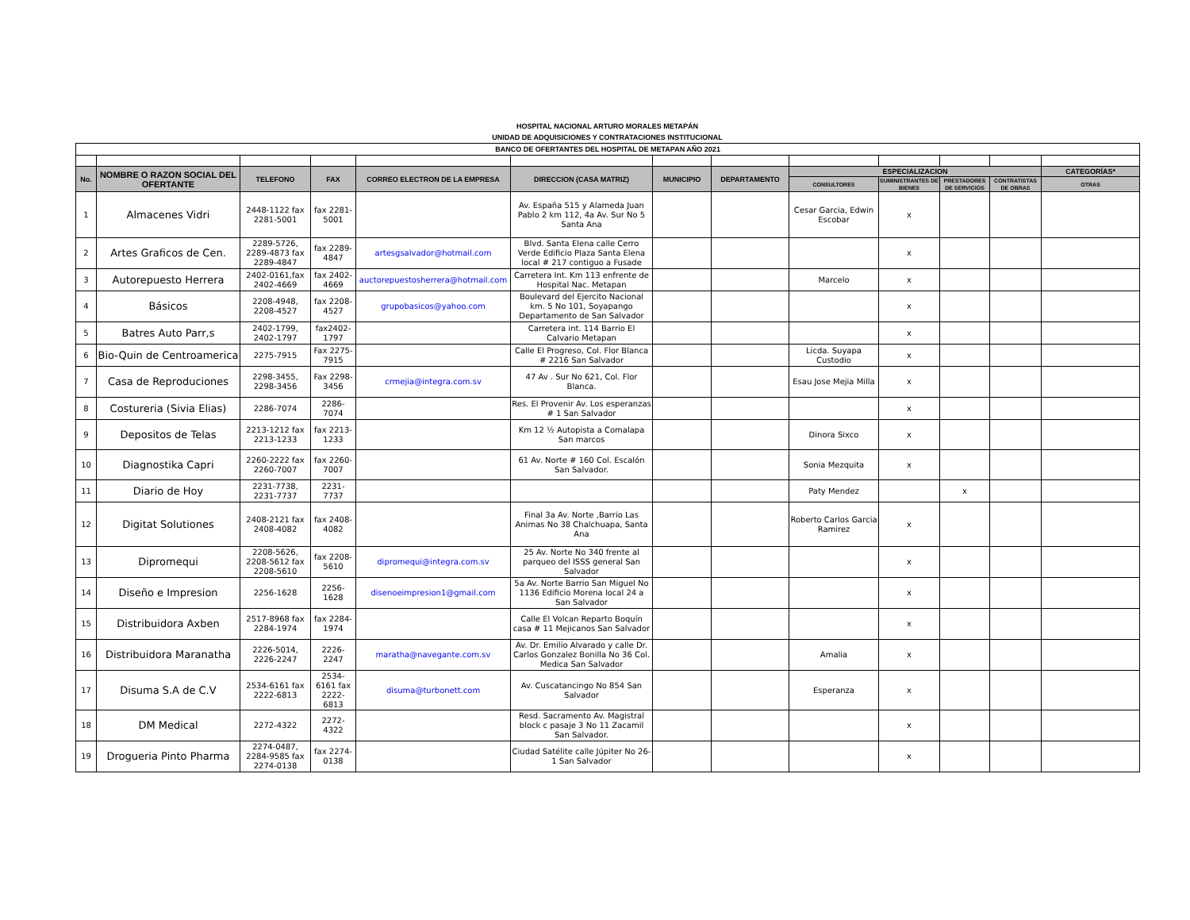HOSPITAL NACIONAL ARTURO MORALES METAPÁN
UNIDAD DE ADQUISICIONES Y CONTRATACIONES INSTITUCIONAL
| BANCO DE OFERTANTES DEL HOSPITAL DE METAPAN AÑO 2021 | | | | | | | | | | | | |
| No. | NOMBRE O RAZON SOCIAL DEL OFERTANTE | TELEFONO | FAX | CORREO ELECTRON DE LA EMPRESA | DIRECCION (CASA MATRIZ) | MUNICIPIO | DEPARTAMENTO | ESPECIALIZACION | | | | CATEGORÍAS* |
| | | | | | | | | CONSULTORES | SUMINISTRANTES DE BIENES | PRESTADORES DE SERVICIOS | CONTRATISTAS DE OBRAS | OTRAS |
| 1 | Almacenes Vidri | 2448-1122 fax 2281-5001 | fax 2281-5001 | | Av. España 515 y Alameda Juan Pablo 2 km 112, 4a Av. Sur No 5 Santa Ana | | | Cesar Garcia, Edwin Escobar | x | | | |
| 2 | Artes Graficos de Cen. | 2289-5726, 2289-4873 fax 2289-4847 | fax 2289-4847 | artesgsalvador@hotmail.com | Blvd. Santa Elena calle Cerro Verde Edificio Plaza Santa Elena local # 217 contiguo a Fusade | | | | x | | | |
| 3 | Autorepuesto Herrera | 2402-0161,fax 2402-4669 | fax 2402-4669 | auctorepuestosherrera@hotmail.com | Carretera Int. Km 113 enfrente de Hospital Nac. Metapan | | | Marcelo | x | | | |
| 4 | Básicos | 2208-4948, 2208-4527 | fax 2208-4527 | grupobasicos@yahoo.com | Boulevard del Ejercito Nacional km. 5 No 101, Soyapango Departamento de San Salvador | | | | x | | | |
| 5 | Batres Auto Parr,s | 2402-1799, 2402-1797 | fax2402-1797 | | Carretera int. 114 Barrio El Calvario Metapan | | | | x | | | |
| 6 | Bio-Quin de Centroamerica | 2275-7915 | Fax 2275-7915 | | Calle El Progreso, Col. Flor Blanca # 2216 San Salvador | | | Licda. Suyapa Custodio | x | | | |
| 7 | Casa de Reproduciones | 2298-3455, 2298-3456 | Fax 2298-3456 | crmejia@integra.com.sv | 47 Av . Sur No 621, Col. Flor Blanca. | | | Esau Jose Mejia Milla | x | | | |
| 8 | Costureria (Sivia Elias) | 2286-7074 | 2286-7074 | | Res. El Provenir Av. Los esperanzas # 1 San Salvador | | | | x | | | |
| 9 | Depositos de Telas | 2213-1212 fax 2213-1233 | fax 2213-1233 | | Km 12 ½ Autopista a Comalapa San marcos | | | Dinora Sixco | x | | | |
| 10 | Diagnostika Capri | 2260-2222 fax 2260-7007 | fax 2260-7007 | | 61 Av. Norte # 160 Col. Escalón San Salvador. | | | Sonia Mezquita | x | | | |
| 11 | Diario de Hoy | 2231-7738, 2231-7737 | 2231-7737 | | | | | Paty Mendez | | x | | |
| 12 | Digitat Solutiones | 2408-2121 fax 2408-4082 | fax 2408-4082 | | Final 3a Av. Norte ,Barrio Las Animas No 38 Chalchuapa, Santa Ana | | | Roberto Carlos Garcia Ramirez | x | | | |
| 13 | Dipromequi | 2208-5626, 2208-5612 fax 2208-5610 | fax 2208-5610 | dipromequi@integra.com.sv | 25 Av. Norte No 340 frente al parqueo del ISSS general San Salvador | | | | x | | | |
| 14 | Diseño e Impresion | 2256-1628 | 2256-1628 | disenoeimpresion1@gmail.com | 5a Av. Norte Barrio San Miguel No 1136 Edificio Morena local 24 a San Salvador | | | | x | | | |
| 15 | Distribuidora Axben | 2517-8968 fax 2284-1974 | fax 2284-1974 | | Calle El Volcan Reparto Boquín casa # 11 Mejicanos San Salvador | | | | x | | | |
| 16 | Distribuidora Maranatha | 2226-5014, 2226-2247 | 2226-2247 | maratha@navegante.com.sv | Av. Dr. Emilio Alvarado y calle Dr. Carlos Gonzalez Bonilla No 36 Col. Medica San Salvador | | | Amalia | x | | | |
| 17 | Disuma S.A de C.V | 2534-6161 fax 2222-6813 | 2534-6161 fax 2222-6813 | disuma@turbonett.com | Av. Cuscatancingo No 854 San Salvador | | | Esperanza | x | | | |
| 18 | DM Medical | 2272-4322 | 2272-4322 | | Resd. Sacramento Av. Magistral block c pasaje 3 No 11 Zacamil San Salvador. | | | | x | | | |
| 19 | Drogueria Pinto Pharma | 2274-0487, 2284-9585 fax 2274-0138 | fax 2274-0138 | | Ciudad Satélite calle Júpiter No 26-1 San Salvador | | | | x | | | |